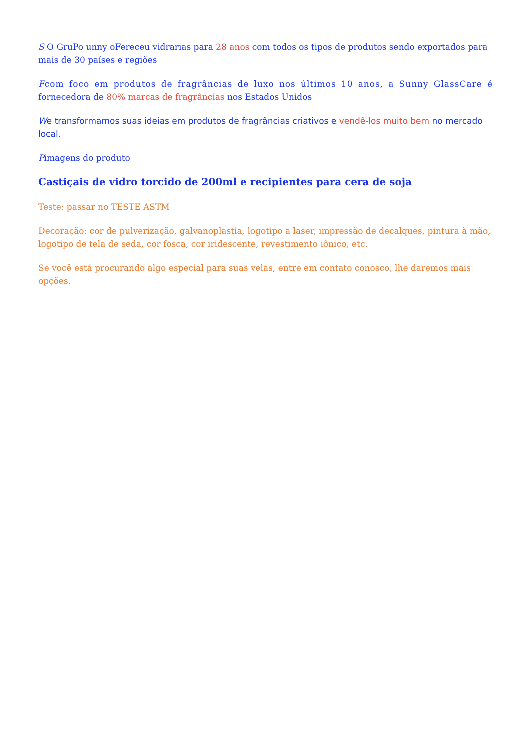S O GruPo unny oFereceu vidrarias para 28 anos com todos os tipos de produtos sendo exportados para mais de 30 países e regiões
Fcom foco em produtos de fragrâncias de luxo nos últimos 10 anos, a Sunny GlassCare é fornecedora de 80% marcas de fragrâncias nos Estados Unidos
We transformamos suas ideias em produtos de fragrâncias criativos e vendê-los muito bem no mercado local.
Pimagens do produto
Castiçais de vidro torcido de 200ml e recipientes para cera de soja
Teste: passar no TESTE ASTM
Decoração: cor de pulverização, galvanoplastia, logotipo a laser, impressão de decalques, pintura à mão, logotipo de tela de seda, cor fosca, cor iridescente, revestimento iônico, etc.
Se você está procurando algo especial para suas velas, entre em contato conosco, lhe daremos mais opções.